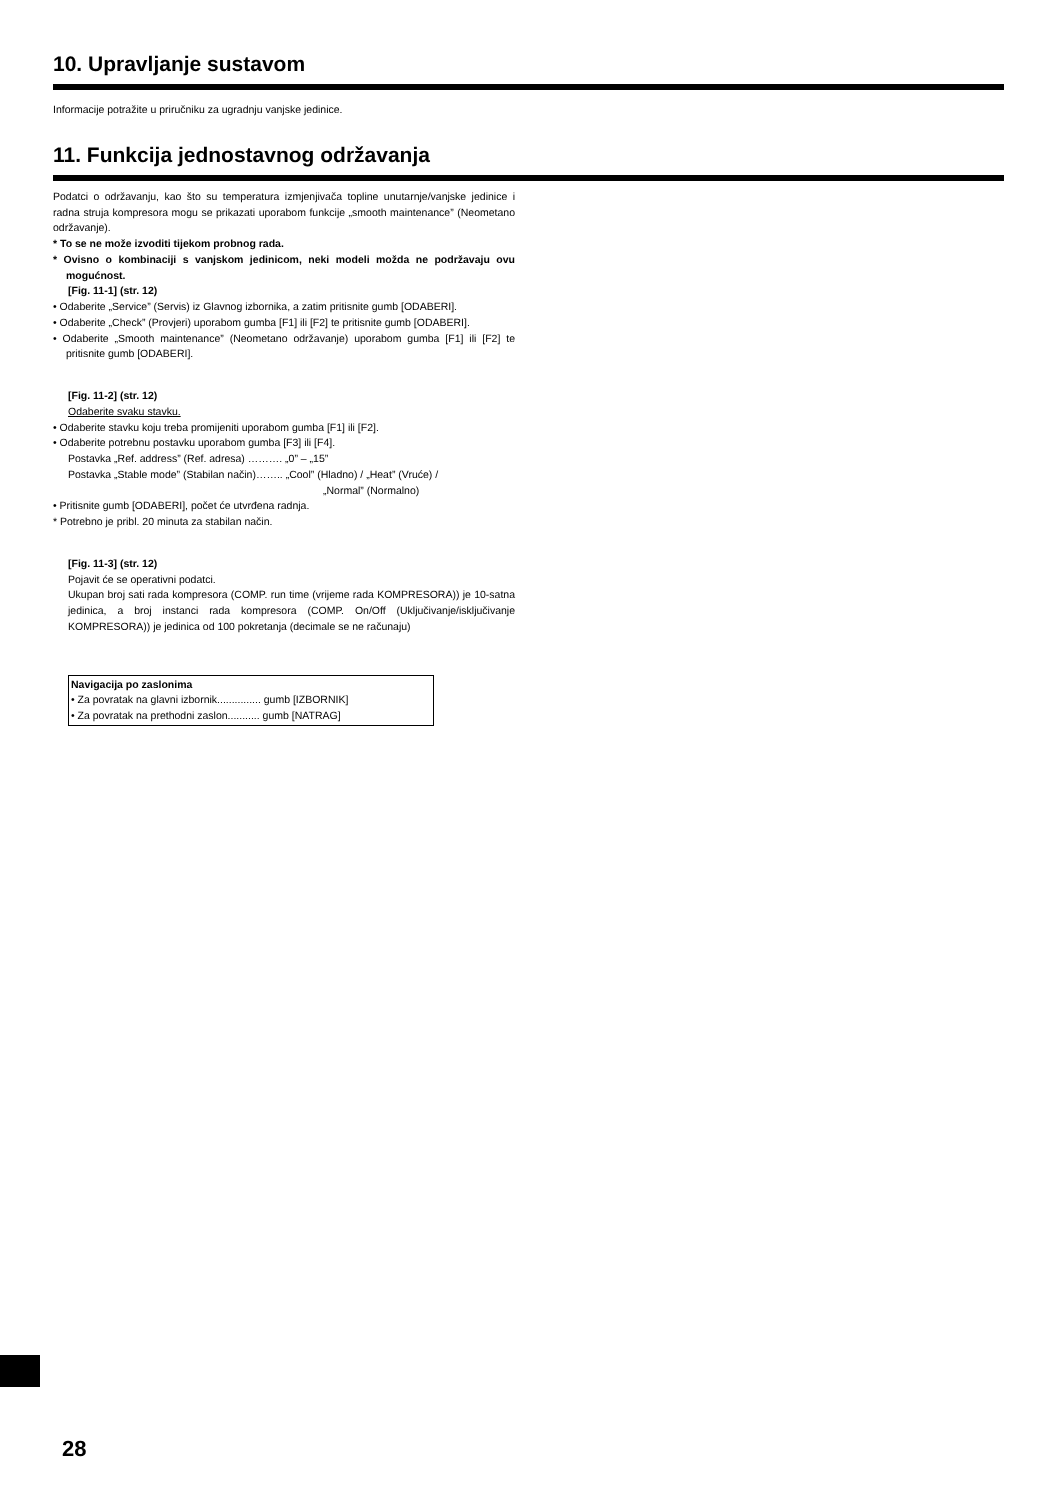10. Upravljanje sustavom
Informacije potražite u priručniku za ugradnju vanjske jedinice.
11. Funkcija jednostavnog održavanja
Podatci o održavanju, kao što su temperatura izmjenjivača topline unutarnje/vanjske jedinice i radna struja kompresora mogu se prikazati uporabom funkcije „smooth maintenance” (Neometano održavanje).
* To se ne može izvoditi tijekom probnog rada.
* Ovisno o kombinaciji s vanjskom jedinicom, neki modeli možda ne podržavaju ovu mogućnost.
[Fig. 11-1] (str. 12)
• Odaberite „Service” (Servis) iz Glavnog izbornika, a zatim pritisnite gumb [ODABERI].
• Odaberite „Check” (Provjeri) uporabom gumba [F1] ili [F2] te pritisnite gumb [ODABERI].
• Odaberite „Smooth maintenance” (Neometano održavanje) uporabom gumba [F1] ili [F2] te pritisnite gumb [ODABERI].
[Fig. 11-2] (str. 12)
Odaberite svaku stavku.
• Odaberite stavku koju treba promijeniti uporabom gumba [F1] ili [F2].
• Odaberite potrebnu postavku uporabom gumba [F3] ili [F4].
Postavka „Ref. address” (Ref. adresa) ………. „0” – „15”
Postavka „Stable mode” (Stabilan način)…….. „Cool” (Hladno) / „Heat” (Vruće) /
„Normal” (Normalno)
• Pritisnite gumb [ODABERI], počet će utvrđena radnja.
* Potrebno je pribl. 20 minuta za stabilan način.
[Fig. 11-3] (str. 12)
Pojavit će se operativni podatci.
Ukupan broj sati rada kompresora (COMP. run time (vrijeme rada KOMPRESORA)) je 10-satna jedinica, a broj instanci rada kompresora (COMP. On/Off (Uključivanje/isključivanje KOMPRESORA)) je jedinica od 100 pokretanja (decimale se ne računaju)
Navigacija po zaslonima
• Za povratak na glavni izbornik............... gumb [IZBORNIK]
• Za povratak na prethodni zaslon........... gumb [NATRAG]
28